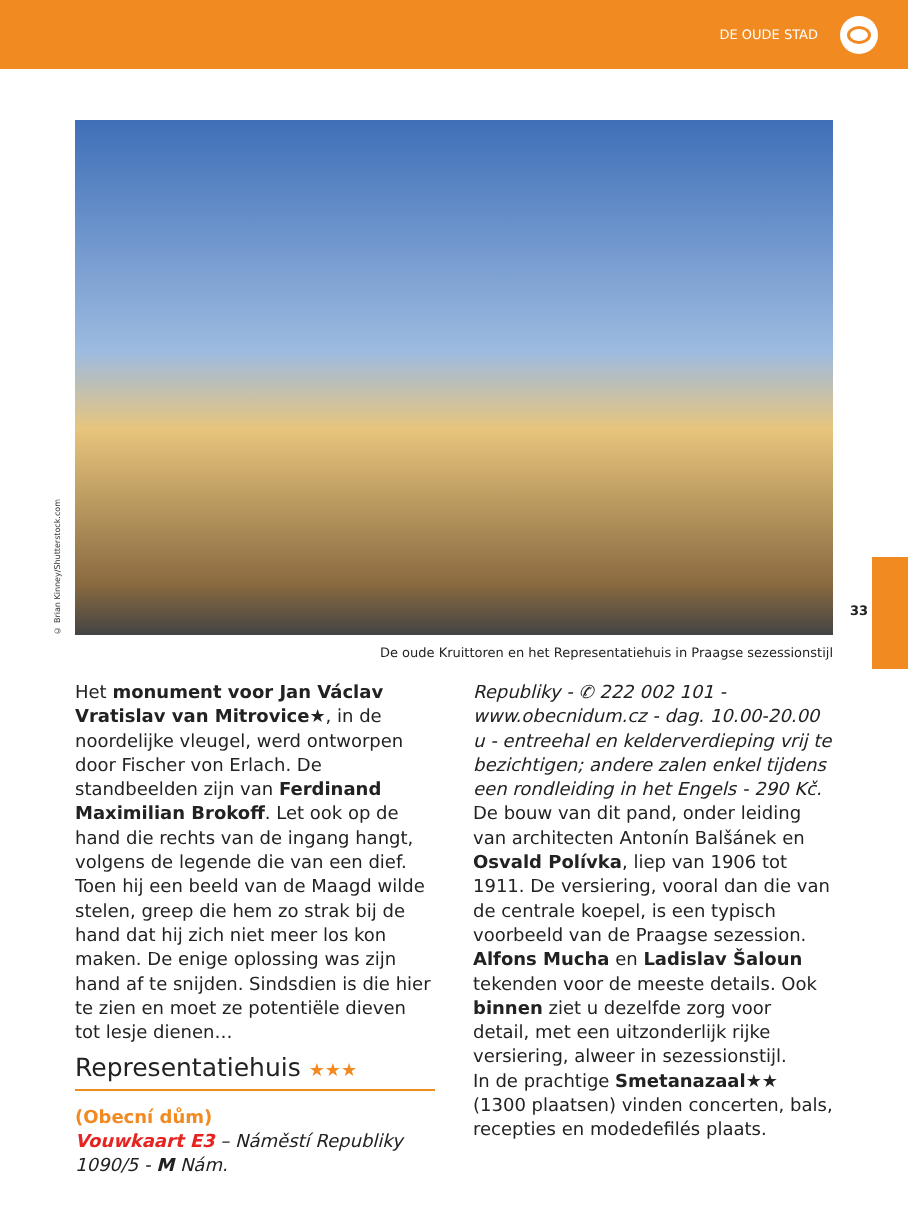DE OUDE STAD
© Brian Kinney/Shutterstock.com
De oude Kruittoren en het Representatiehuis in Praagse sezessionstijl
33
Het monument voor Jan Václav Vratislav van Mitrovice★, in de noordelijke vleugel, werd ontworpen door Fischer von Erlach. De standbeelden zijn van Ferdinand Maximilian Brokoff. Let ook op de hand die rechts van de ingang hangt, volgens de legende die van een dief. Toen hij een beeld van de Maagd wilde stelen, greep die hem zo strak bij de hand dat hij zich niet meer los kon maken. De enige oplossing was zijn hand af te snijden. Sindsdien is die hier te zien en moet ze potentiële dieven tot lesje dienen…
Representatiehuis ★★★
(Obecní dům)
Vouwkaart E3 – Náměstí Republiky 1090/5 - M Nám.
Republiky - ✆ 222 002 101 - www.obecnidum.cz - dag. 10.00-20.00 u - entreehal en kelderverdieping vrij te bezichtigen; andere zalen enkel tijdens een rondleiding in het Engels - 290 Kč.
De bouw van dit pand, onder leiding van architecten Antonín Balšánek en Osvald Polívka, liep van 1906 tot 1911. De versiering, vooral dan die van de centrale koepel, is een typisch voorbeeld van de Praagse sezession. Alfons Mucha en Ladislav Šaloun tekenden voor de meeste details. Ook binnen ziet u dezelfde zorg voor detail, met een uitzonderlijk rijke versiering, alweer in sezessionstijl.
In de prachtige Smetanazaal★★ (1300 plaatsen) vinden concerten, bals, recepties en modedefilés plaats.